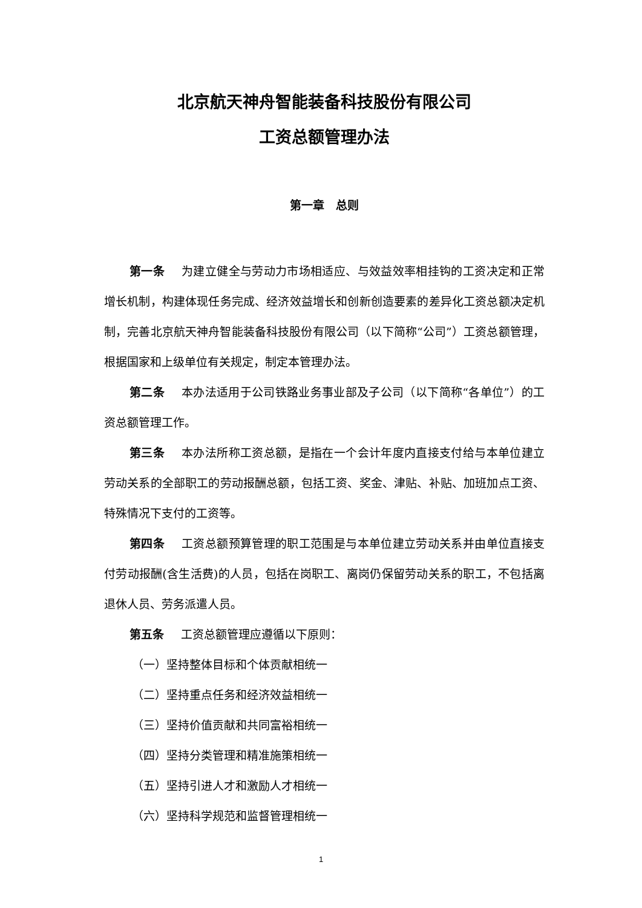北京航天神舟智能装备科技股份有限公司
工资总额管理办法
第一章　总则
第一条 为建立健全与劳动力市场相适应、与效益效率相挂钩的工资决定和正常增长机制，构建体现任务完成、经济效益增长和创新创造要素的差异化工资总额决定机制，完善北京航天神舟智能装备科技股份有限公司（以下简称“公司”）工资总额管理，根据国家和上级单位有关规定，制定本管理办法。
第二条 本办法适用于公司铁路业务事业部及子公司（以下简称“各单位”）的工资总额管理工作。
第三条 本办法所称工资总额，是指在一个会计年度内直接支付给与本单位建立劳动关系的全部职工的劳动报酬总额，包括工资、奖金、津贴、补贴、加班加点工资、特殊情况下支付的工资等。
第四条 工资总额预算管理的职工范围是与本单位建立劳动关系并由单位直接支付劳动报酬(含生活费)的人员，包括在岗职工、离岗仍保留劳动关系的职工，不包括离退休人员、劳务派遣人员。
第五条 工资总额管理应遵循以下原则：
（一）坚持整体目标和个体贡献相统一
（二）坚持重点任务和经济效益相统一
（三）坚持价值贡献和共同富裕相统一
（四）坚持分类管理和精准施策相统一
（五）坚持引进人才和激励人才相统一
（六）坚持科学规范和监督管理相统一
1